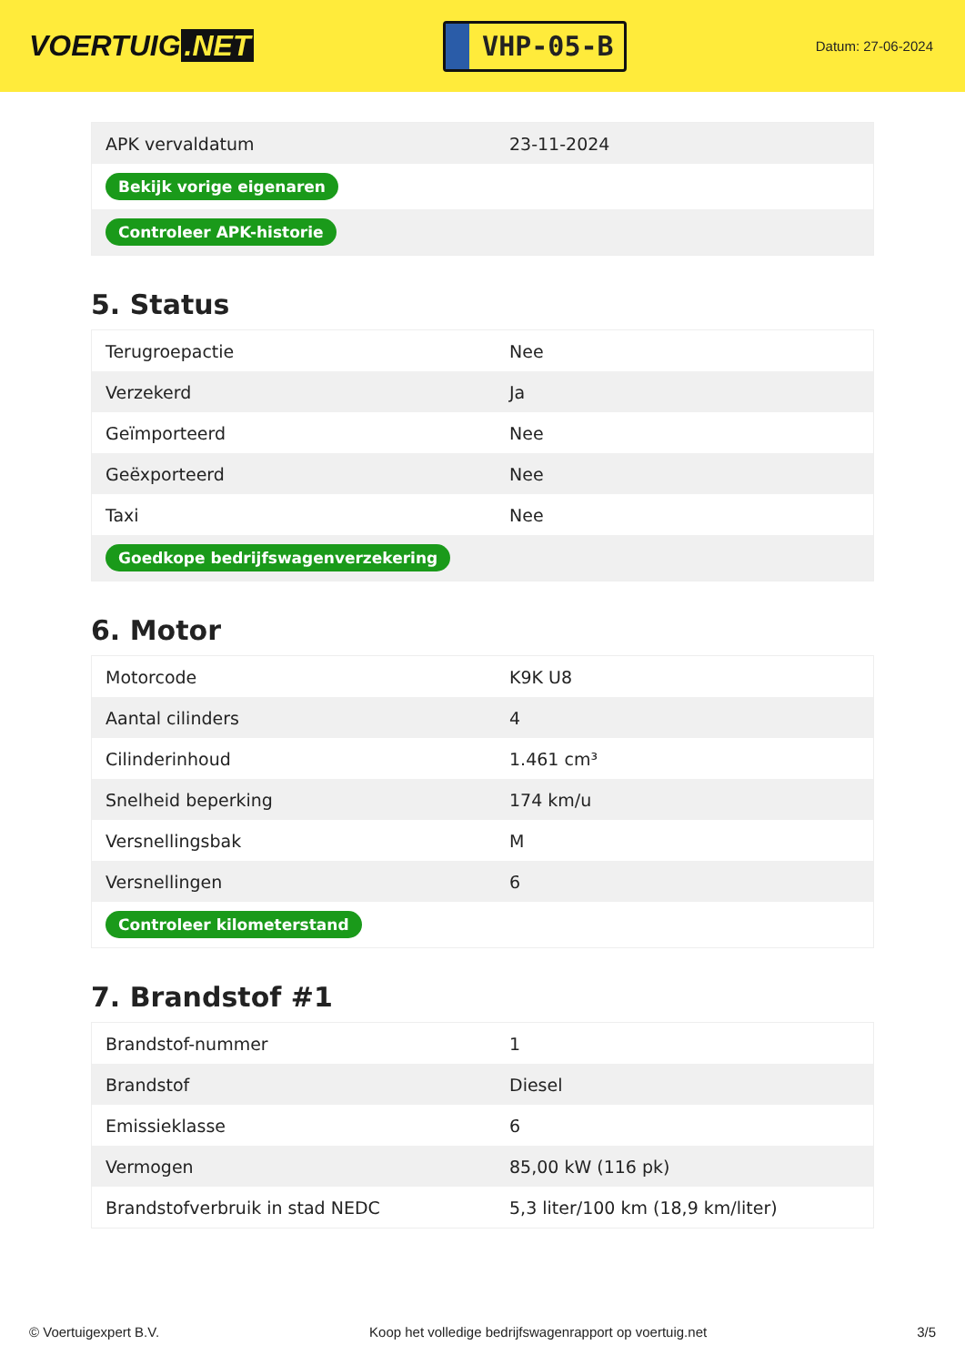VOERTUIG.NET
VHP-05-B
Datum: 27-06-2024
| APK vervaldatum | 23-11-2024 |
| Bekijk vorige eigenaren | |
| Controleer APK-historie | |
5. Status
| Terugroepactie | Nee |
| Verzekerd | Ja |
| Geïmporteerd | Nee |
| Geëxporteerd | Nee |
| Taxi | Nee |
| Goedkope bedrijfswagenverzekering | |
6. Motor
| Motorcode | K9K U8 |
| Aantal cilinders | 4 |
| Cilinderinhoud | 1.461 cm³ |
| Snelheid beperking | 174 km/u |
| Versnellingsbak | M |
| Versnellingen | 6 |
| Controleer kilometerstand | |
7. Brandstof #1
| Brandstof-nummer | 1 |
| Brandstof | Diesel |
| Emissieklasse | 6 |
| Vermogen | 85,00 kW (116 pk) |
| Brandstofverbruik in stad NEDC | 5,3 liter/100 km (18,9 km/liter) |
© Voertuigexpert B.V. Koop het volledige bedrijfswagenrapport op voertuig.net 3/5